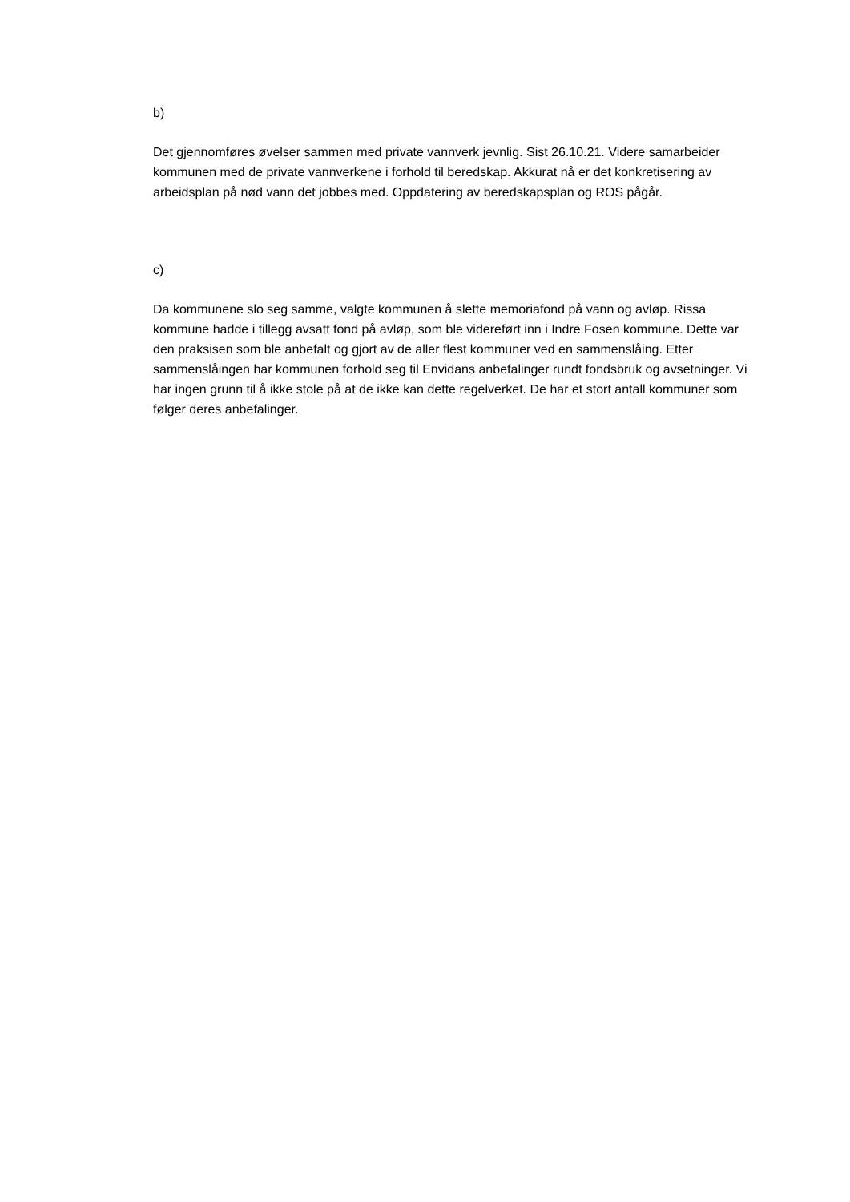b)
Det gjennomføres øvelser sammen med private vannverk jevnlig. Sist 26.10.21. Videre samarbeider kommunen med de private vannverkene i forhold til beredskap. Akkurat nå er det konkretisering av arbeidsplan på nød vann det jobbes med. Oppdatering av beredskapsplan og ROS pågår.
c)
Da kommunene slo seg samme, valgte kommunen å slette memoriafond på vann og avløp. Rissa kommune hadde i tillegg avsatt fond på avløp, som ble videreført inn i Indre Fosen kommune. Dette var den praksisen som ble anbefalt og gjort av de aller flest kommuner ved en sammenslåing. Etter sammenslåingen har kommunen forhold seg til Envidans anbefalinger rundt fondsbruk og avsetninger. Vi har ingen grunn til å ikke stole på at de ikke kan dette regelverket. De har et stort antall kommuner som følger deres anbefalinger.